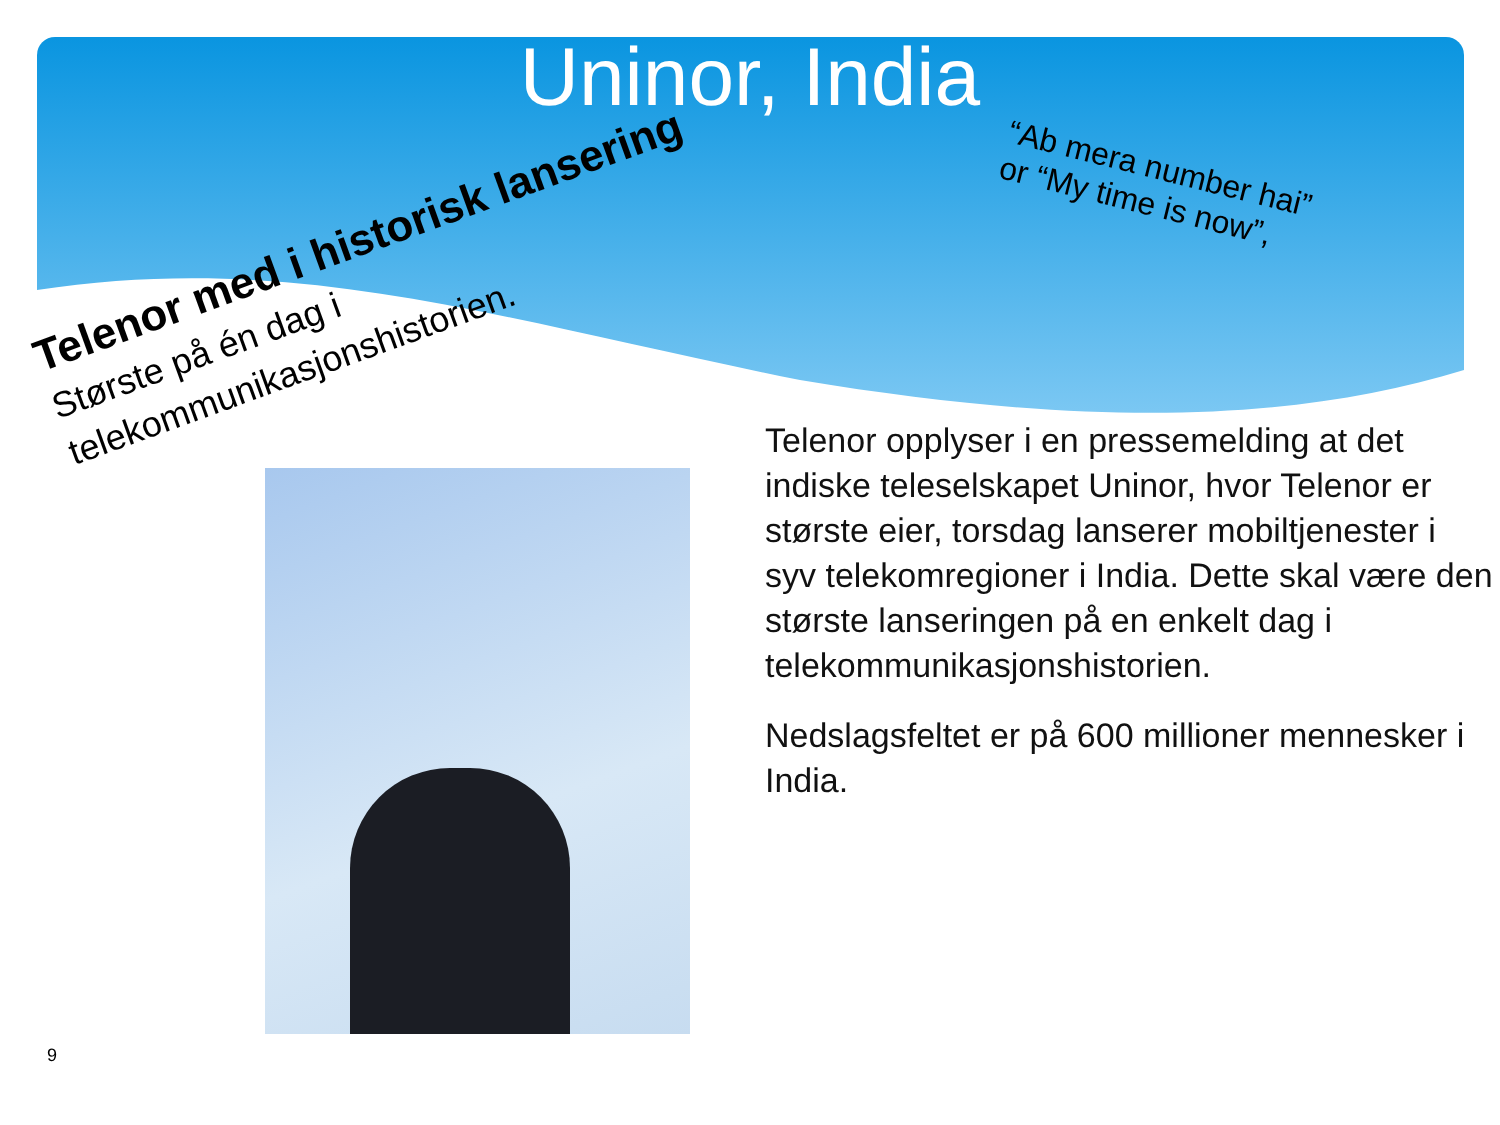Uninor, India
“Ab mera number hai”
or “My time is now”,
Telenor med i historisk lansering
Største på én dag i telekommunikasjonshistorien.
Telenor opplyser i en pressemelding at det indiske teleselskapet Uninor, hvor Telenor er største eier, torsdag lanserer mobiltjenester i syv telekomregioner i India. Dette skal være den største lanseringen på en enkelt dag i telekommunikasjonshistorien.
Nedslagsfeltet er på 600 millioner mennesker i India.
9